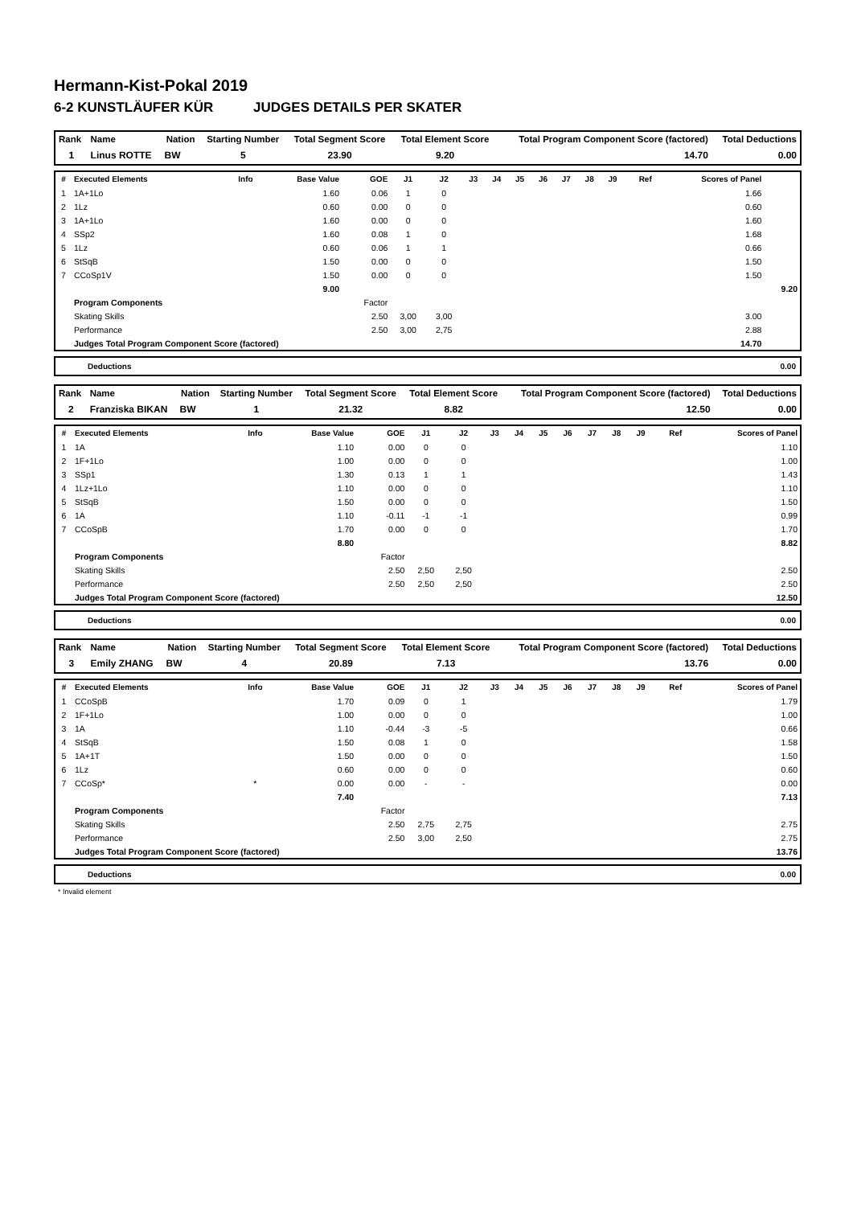Hermann-Kist-Pokal 2019
6-2 KUNSTLÄUFER KÜR JUDGES DETAILS PER SKATER
| Rank | Name | Nation | Starting Number | Total Segment Score | Total Element Score | Total Program Component Score (factored) | Total Deductions |
| --- | --- | --- | --- | --- | --- | --- | --- |
| 1 | Linus ROTTE | BW | 5 | 23.90 | 9.20 | 14.70 | 0.00 |
| # | Executed Elements | Info | Base Value | GOE | J1 | J2 | J3 | J4 | J5 | J6 | J7 | J8 | J9 | Ref | Scores of Panel | |
| --- | --- | --- | --- | --- | --- | --- | --- | --- | --- | --- | --- | --- | --- | --- | --- | --- |
| 1 | 1A+1Lo | | 1.60 | 0.06 | 1 | 0 | | | | | | | | | 1.66 | |
| 2 | 1Lz | | 0.60 | 0.00 | 0 | 0 | | | | | | | | | 0.60 | |
| 3 | 1A+1Lo | | 1.60 | 0.00 | 0 | 0 | | | | | | | | | 1.60 | |
| 4 | SSp2 | | 1.60 | 0.08 | 1 | 0 | | | | | | | | | 1.68 | |
| 5 | 1Lz | | 0.60 | 0.06 | 1 | 1 | | | | | | | | | 0.66 | |
| 6 | StSqB | | 1.50 | 0.00 | 0 | 0 | | | | | | | | | 1.50 | |
| 7 | CCoSp1V | | 1.50 | 0.00 | 0 | 0 | | | | | | | | | 1.50 | |
| | | | 9.00 | | | | | | | | | | | | | 9.20 |
| | Program Components | | | Factor | | | | | | | | | | | | |
| | Skating Skills | | | 2.50 | 3,00 | 3,00 | | | | | | | | | 3.00 | |
| | Performance | | | 2.50 | 3,00 | 2,75 | | | | | | | | | 2.88 | |
| | Judges Total Program Component Score (factored) | | | | | | | | | | | | | | 14.70 | |
Deductions 0.00
| Rank | Name | Nation | Starting Number | Total Segment Score | Total Element Score | Total Program Component Score (factored) | Total Deductions |
| --- | --- | --- | --- | --- | --- | --- | --- |
| 2 | Franziska BIKAN | BW | 1 | 21.32 | 8.82 | 12.50 | 0.00 |
| # | Executed Elements | Info | Base Value | GOE | J1 | J2 | J3 | J4 | J5 | J6 | J7 | J8 | J9 | Ref | Scores of Panel |
| --- | --- | --- | --- | --- | --- | --- | --- | --- | --- | --- | --- | --- | --- | --- | --- |
| 1 | 1A | | 1.10 | 0.00 | 0 | 0 | | | | | | | | | 1.10 |
| 2 | 1F+1Lo | | 1.00 | 0.00 | 0 | 0 | | | | | | | | | 1.00 |
| 3 | SSp1 | | 1.30 | 0.13 | 1 | 1 | | | | | | | | | 1.43 |
| 4 | 1Lz+1Lo | | 1.10 | 0.00 | 0 | 0 | | | | | | | | | 1.10 |
| 5 | StSqB | | 1.50 | 0.00 | 0 | 0 | | | | | | | | | 1.50 |
| 6 | 1A | | 1.10 | -0.11 | -1 | -1 | | | | | | | | | 0.99 |
| 7 | CCoSpB | | 1.70 | 0.00 | 0 | 0 | | | | | | | | | 1.70 |
| | | | 8.80 | | | | | | | | | | | | 8.82 |
| | Program Components | | | Factor | | | | | | | | | | | |
| | Skating Skills | | | 2.50 | 2,50 | 2,50 | | | | | | | | | 2.50 |
| | Performance | | | 2.50 | 2,50 | 2,50 | | | | | | | | | 2.50 |
| | Judges Total Program Component Score (factored) | | | | | | | | | | | | | | 12.50 |
Deductions 0.00
| Rank | Name | Nation | Starting Number | Total Segment Score | Total Element Score | Total Program Component Score (factored) | Total Deductions |
| --- | --- | --- | --- | --- | --- | --- | --- |
| 3 | Emily ZHANG | BW | 4 | 20.89 | 7.13 | 13.76 | 0.00 |
| # | Executed Elements | Info | Base Value | GOE | J1 | J2 | J3 | J4 | J5 | J6 | J7 | J8 | J9 | Ref | Scores of Panel |
| --- | --- | --- | --- | --- | --- | --- | --- | --- | --- | --- | --- | --- | --- | --- | --- |
| 1 | CCoSpB | | 1.70 | 0.09 | 0 | 1 | | | | | | | | | 1.79 |
| 2 | 1F+1Lo | | 1.00 | 0.00 | 0 | 0 | | | | | | | | | 1.00 |
| 3 | 1A | | 1.10 | -0.44 | -3 | -5 | | | | | | | | | 0.66 |
| 4 | StSqB | | 1.50 | 0.08 | 1 | 0 | | | | | | | | | 1.58 |
| 5 | 1A+1T | | 1.50 | 0.00 | 0 | 0 | | | | | | | | | 1.50 |
| 6 | 1Lz | | 0.60 | 0.00 | 0 | 0 | | | | | | | | | 0.60 |
| 7 | CCoSp* | * | 0.00 | 0.00 | - | - | | | | | | | | | 0.00 |
| | | | 7.40 | | | | | | | | | | | | 7.13 |
| | Program Components | | | Factor | | | | | | | | | | | |
| | Skating Skills | | | 2.50 | 2,75 | 2,75 | | | | | | | | | 2.75 |
| | Performance | | | 2.50 | 3,00 | 2,50 | | | | | | | | | 2.75 |
| | Judges Total Program Component Score (factored) | | | | | | | | | | | | | | 13.76 |
Deductions 0.00
* Invalid element